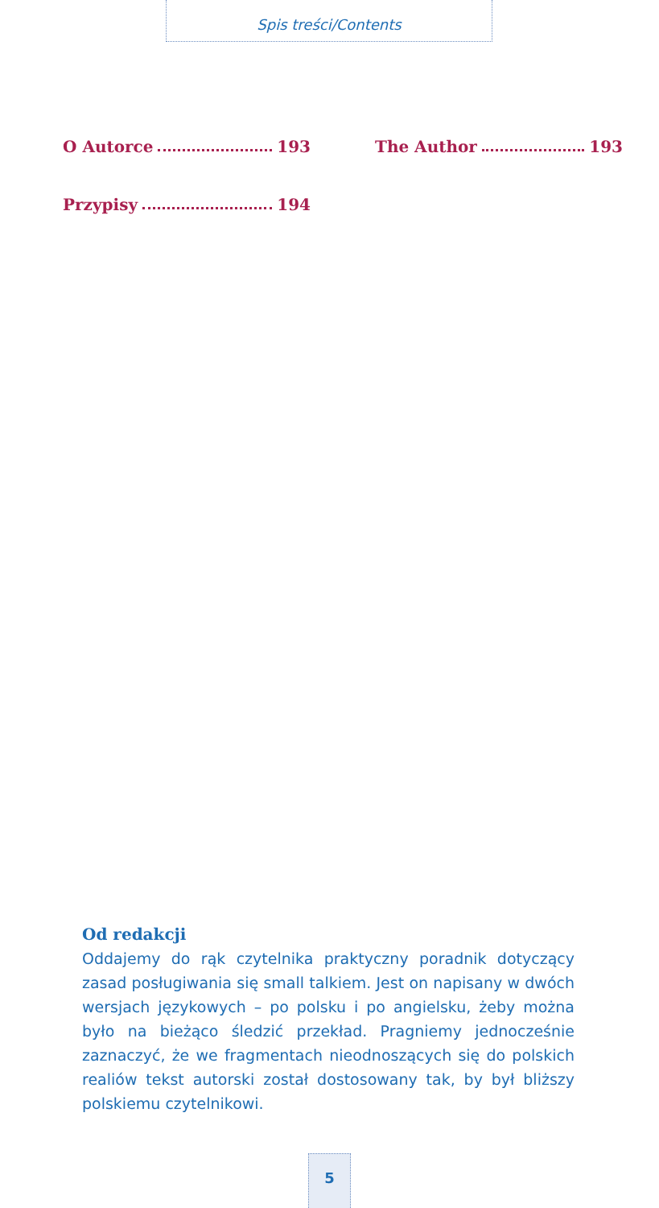Spis treści/Contents
O Autorce 193
Przypisy 194
The Author 193
Od redakcji
Oddajemy do rąk czytelnika praktyczny poradnik dotyczący zasad posługiwania się small talkiem. Jest on napisany w dwóch wersjach językowych – po polsku i po angielsku, żeby można było na bieżąco śledzić przekład. Pragniemy jednocześnie zaznaczyć, że we fragmentach nieodnoszących się do polskich realiów tekst autorski został dostosowany tak, by był bliższy polskiemu czytelnikowi.
5